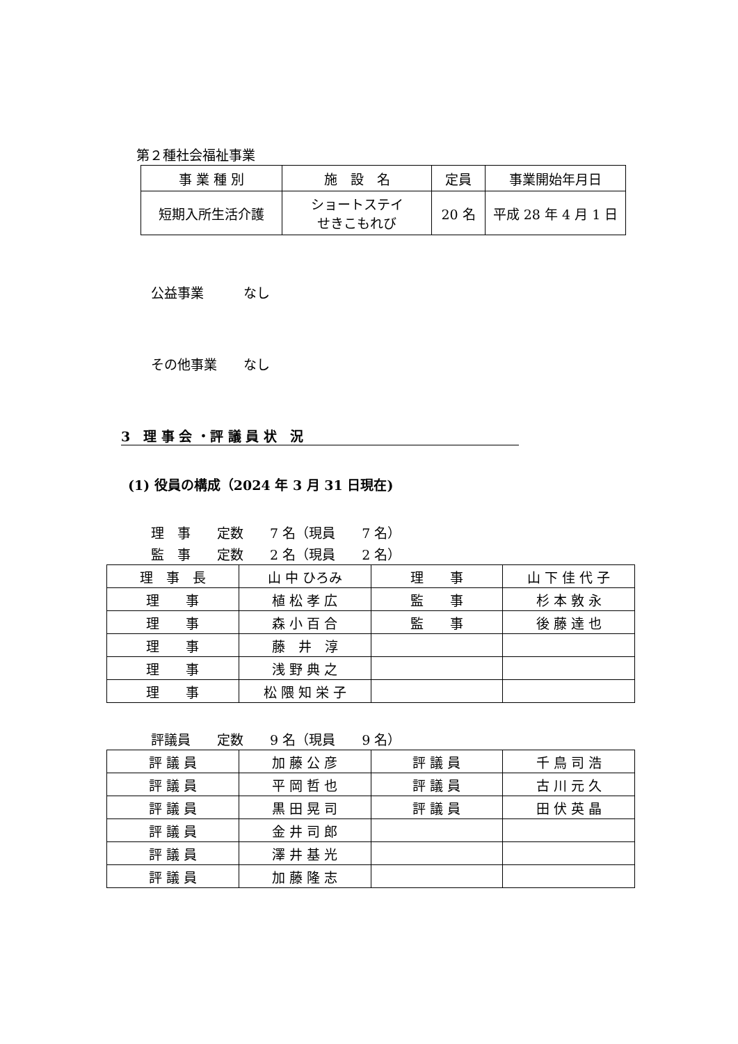第２種社会福祉事業
| 事 業 種 別 | 施 設 名 | 定員 | 事業開始年月日 |
| 短期入所生活介護 | ショートステイ せきこもれび | 20 名 | 平成 28 年 4 月 1 日 |
公益事業　　　なし
その他事業　　なし
3　理 事 会 ・評 議 員 状　況
(1) 役員の構成（2024 年 3 月 31 日現在)
理　事　　定数　　7 名（現員　　7 名）
監　事　　定数　　2 名（現員　　2 名）
| 理 事 長 | 山 中 ひろみ | 理 事 | 山 下 佳 代 子 |
| 理 事 | 植 松 孝 広 | 監 事 | 杉 本 敦 永 |
| 理 事 | 森 小 百 合 | 監 事 | 後 藤 達 也 |
| 理 事 | 藤 井 淳 | | |
| 理 事 | 浅 野 典 之 | | |
| 理 事 | 松 隈 知 栄 子 | | |
評議員　　定数　　9 名（現員　　9 名）
| 評 議 員 | 加 藤 公 彦 | 評 議 員 | 千 鳥 司 浩 |
| 評 議 員 | 平 岡 哲 也 | 評 議 員 | 古 川 元 久 |
| 評 議 員 | 黒 田 晃 司 | 評 議 員 | 田 伏 英 晶 |
| 評 議 員 | 金 井 司 郎 | | |
| 評 議 員 | 澤 井 基 光 | | |
| 評 議 員 | 加 藤 隆 志 | | |